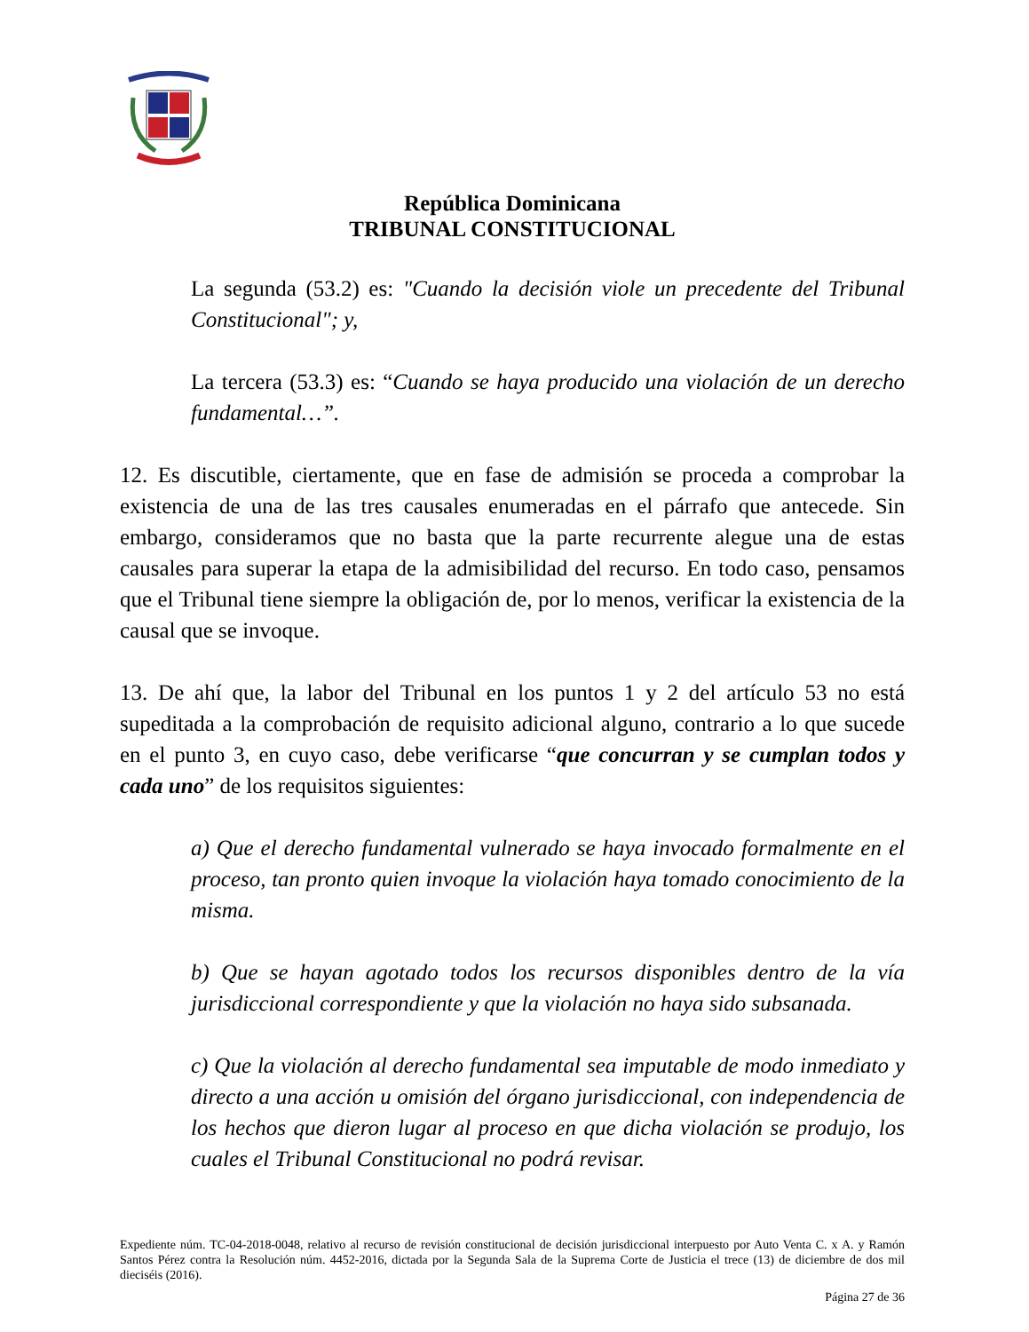República Dominicana
TRIBUNAL CONSTITUCIONAL
La segunda (53.2) es: "Cuando la decisión viole un precedente del Tribunal Constitucional"; y,
La tercera (53.3) es: “Cuando se haya producido una violación de un derecho fundamental…”.
12. Es discutible, ciertamente, que en fase de admisión se proceda a comprobar la existencia de una de las tres causales enumeradas en el párrafo que antecede. Sin embargo, consideramos que no basta que la parte recurrente alegue una de estas causales para superar la etapa de la admisibilidad del recurso. En todo caso, pensamos que el Tribunal tiene siempre la obligación de, por lo menos, verificar la existencia de la causal que se invoque.
13. De ahí que, la labor del Tribunal en los puntos 1 y 2 del artículo 53 no está supeditada a la comprobación de requisito adicional alguno, contrario a lo que sucede en el punto 3, en cuyo caso, debe verificarse “que concurran y se cumplan todos y cada uno” de los requisitos siguientes:
a) Que el derecho fundamental vulnerado se haya invocado formalmente en el proceso, tan pronto quien invoque la violación haya tomado conocimiento de la misma.
b) Que se hayan agotado todos los recursos disponibles dentro de la vía jurisdiccional correspondiente y que la violación no haya sido subsanada.
c) Que la violación al derecho fundamental sea imputable de modo inmediato y directo a una acción u omisión del órgano jurisdiccional, con independencia de los hechos que dieron lugar al proceso en que dicha violación se produjo, los cuales el Tribunal Constitucional no podrá revisar.
Expediente núm. TC-04-2018-0048, relativo al recurso de revisión constitucional de decisión jurisdiccional interpuesto por Auto Venta C. x A. y Ramón Santos Pérez contra la Resolución núm. 4452-2016, dictada por la Segunda Sala de la Suprema Corte de Justicia el trece (13) de diciembre de dos mil dieciséis (2016).
Página 27 de 36